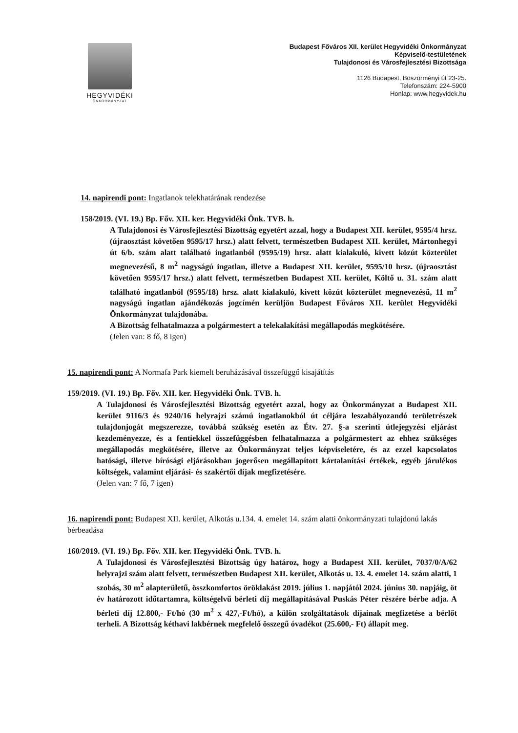HEGYVIDÉKI
ÖNKORMÁNYZAT
Budapest Főváros XII. kerület Hegyvidéki Önkormányzat
Képviselő-testületének
Tulajdonosi és Városfejlesztési Bizottsága
1126 Budapest, Böszörményi út 23-25.
Telefonszám: 224-5900
Honlap: www.hegyvidek.hu
14. napirendi pont: Ingatlanok telekhatárának rendezése
158/2019. (VI. 19.) Bp. Főv. XII. ker. Hegyvidéki Önk. TVB. h.
A Tulajdonosi és Városfejlesztési Bizottság egyetért azzal, hogy a Budapest XII. kerület, 9595/4 hrsz. (újraosztást követően 9595/17 hrsz.) alatt felvett, természetben Budapest XII. kerület, Mártonhegyi út 6/b. szám alatt található ingatlanból (9595/19) hrsz. alatt kialakuló, kivett közút közterület megnevezésű, 8 m<sup>2</sup> nagyságú ingatlan, illetve a Budapest XII. kerület, 9595/10 hrsz. (újraosztást követően 9595/17 hrsz.) alatt felvett, természetben Budapest XII. kerület, Költő u. 31. szám alatt található ingatlanból (9595/18) hrsz. alatt kialakuló, kivett közút közterület megnevezésű, 11 m<sup>2</sup> nagyságú ingatlan ajándékozás jogcímén kerüljön Budapest Főváros XII. kerület Hegyvidéki Önkormányzat tulajdonába.
A Bizottság felhatalmazza a polgármestert a telekalakítási megállapodás megkötésére.
(Jelen van: 8 fő, 8 igen)
15. napirendi pont: A Normafa Park kiemelt beruházásával összefüggő kisajátítás
159/2019. (VI. 19.) Bp. Főv. XII. ker. Hegyvidéki Önk. TVB. h.
A Tulajdonosi és Városfejlesztési Bizottság egyetért azzal, hogy az Önkormányzat a Budapest XII. kerület 9116/3 és 9240/16 helyrajzi számú ingatlanokból út céljára leszabályozandó területrészek tulajdonjogát megszerezze, továbbá szükség esetén az Étv. 27. §-a szerinti útlejegyzési eljárást kezdeményezze, és a fentiekkel összefüggésben felhatalmazza a polgármestert az ehhez szükséges megállapodás megkötésére, illetve az Önkormányzat teljes képviseletére, és az ezzel kapcsolatos hatósági, illetve bírósági eljárásokban jogerősen megállapított kártalanítási értékek, egyéb járulékos költségek, valamint eljárási- és szakértői díjak megfizetésére.
(Jelen van: 7 fő, 7 igen)
16. napirendi pont: Budapest XII. kerület, Alkotás u.134. 4. emelet 14. szám alatti önkormányzati tulajdonú lakás bérbeadása
160/2019. (VI. 19.) Bp. Főv. XII. ker. Hegyvidéki Önk. TVB. h.
A Tulajdonosi és Városfejlesztési Bizottság úgy határoz, hogy a Budapest XII. kerület, 7037/0/A/62 helyrajzi szám alatt felvett, természetben Budapest XII. kerület, Alkotás u. 13. 4. emelet 14. szám alatti, 1 szobás, 30 m<sup>2</sup> alapterületű, összkomfortos öröklakást 2019. július 1. napjától 2024. június 30. napjáig, öt év határozott időtartamra, költségelvű bérleti díj megállapításával Puskás Péter részére bérbe adja. A bérleti díj 12.800,- Ft/hó (30 m<sup>2</sup> x 427,-Ft/hó), a külön szolgáltatások díjainak megfizetése a bérlőt terheli. A Bizottság kéthavi lakbérnek megfelelő összegű óvadékot (25.600,- Ft) állapít meg.